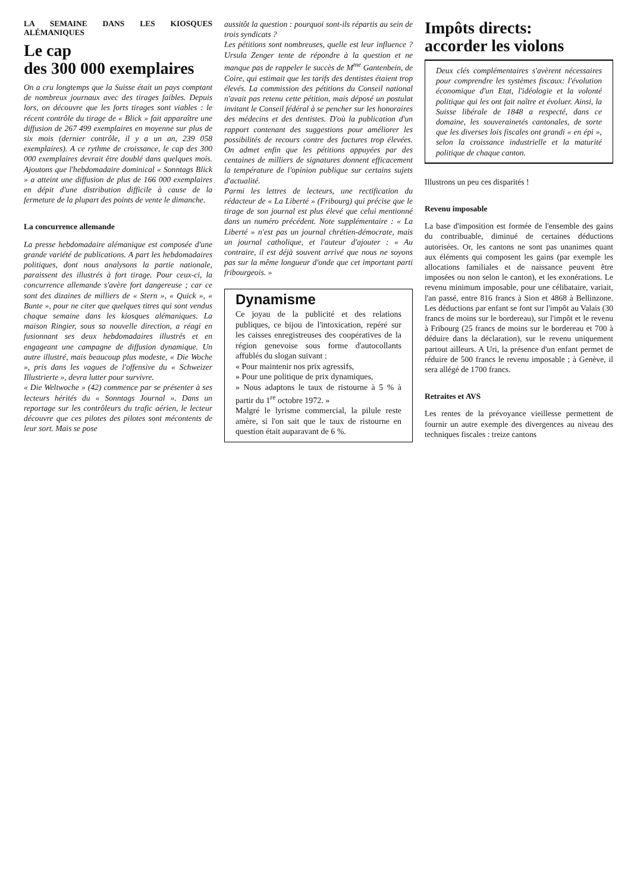LA SEMAINE DANS LES KIOSQUES ALÉMANIQUES
Le cap
des 300 000 exemplaires
On a cru longtemps que la Suisse était un pays comptant de nombreux journaux avec des tirages faibles. Depuis lors, on découvre que les forts tirages sont viables : le récent contrôle du tirage de « Blick » fait apparaître une diffusion de 267 499 exemplaires en moyenne sur plus de six mois (dernier contrôle, il y a un an, 239 058 exemplaires). A ce rythme de croissance, le cap des 300 000 exemplaires devrait être doublé dans quelques mois. Ajoutons que l'hebdomadaire dominical « Sonntags Blick » a atteint une diffusion de plus de 166 000 exemplaires en dépit d'une distribution difficile à cause de la fermeture de la plupart des points de vente le dimanche.
La concurrence allemande
La presse hebdomadaire alémanique est composée d'une grande variété de publications. A part les hebdomadaires politiques, dont nous analysons la partie nationale, paraissent des illustrés à fort tirage. Pour ceux-ci, la concurrence allemande s'avère fort dangereuse ; car ce sont des dizaines de milliers de « Stern », « Quick », « Bunte », pour ne citer que quelques titres qui sont vendus chaque semaine dans les kiosques alémaniques. La maison Ringier, sous sa nouvelle direction, a réagi en fusionnant ses deux hebdomadaires illustrés et en engageant une campagne de diffusion dynamique. Un autre illustré, mais beaucoup plus modeste, « Die Woche », pris dans les vagues de l'offensive du « Schweizer Illustrierte », devra lutter pour survivre.
« Die Weltwoche » (42) commence par se présenter à ses lecteurs hérités du « Sonntags Journal ». Dans un reportage sur les contrôleurs du trafic aérien, le lecteur découvre que ces pilotes des pilotes sont mécontents de leur sort. Mais se pose
aussitôt la question : pourquoi sont-ils répartis au sein de trois syndicats ?
Les pétitions sont nombreuses, quelle est leur influence ? Ursula Zenger tente de répondre à la question et ne manque pas de rappeler le succès de M<sup>me</sup> Gantenbein, de Coire, qui estimait que les tarifs des dentistes étaient trop élevés. La commission des pétitions du Conseil national n'avait pas retenu cette pétition, mais déposé un postulat invitant le Conseil fédéral à se pencher sur les honoraires des médecins et des dentistes. D'où la publication d'un rapport contenant des suggestions pour améliorer les possibilités de recours contre des factures trop élevées. On admet enfin que les pétitions appuyées par des centaines de milliers de signatures donnent efficacement la température de l'opinion publique sur certains sujets d'actualité.
Parmi les lettres de lecteurs, une rectification du rédacteur de « La Liberté » (Fribourg) qui précise que le tirage de son journal est plus élevé que celui mentionné dans un numéro précédent. Note supplémentaire : « La Liberté » n'est pas un journal chrétien-démocrate, mais un journal catholique, et l'auteur d'ajouter : « Au contraire, il est déjà souvent arrivé que nous ne soyons pas sur la même longueur d'onde que cet important parti fribourgeois. »
Dynamisme
Ce joyau de la publicité et des relations publiques, ce bijou de l'intoxication, repéré sur les caisses enregistreuses des coopératives de la région genevoise sous forme d'autocollants affublés du slogan suivant :
« Pour maintenir nos prix agressifs,
» Pour une politique de prix dynamiques,
» Nous adaptons le taux de ristourne à 5 % à partir du 1<sup>re</sup> octobre 1972. »
Malgré le lyrisme commercial, la pilule reste amère, si l'on sait que le taux de ristourne en question était auparavant de 6 %.
Impôts directs:
accorder les violons
Deux clés complémentaires s'avèrent nécessaires pour comprendre les systèmes fiscaux: l'évolution économique d'un Etat, l'idéologie et la volonté politique qui les ont fait naître et évoluer. Ainsi, la Suisse libérale de 1848 a respecté, dans ce domaine, les souverainetés cantonales, de sorte que les diverses lois fiscales ont grandi « en épi », selon la croissance industrielle et la maturité politique de chaque canton.
Illustrons un peu ces disparités !
Revenu imposable
La base d'imposition est formée de l'ensemble des gains du contribuable, diminué de certaines déductions autorisées. Or, les cantons ne sont pas unanimes quant aux éléments qui composent les gains (par exemple les allocations familiales et de naissance peuvent être imposées ou non selon le canton), et les exonérations. Le revenu minimum imposable, pour une célibataire, variait, l'an passé, entre 816 francs à Sion et 4868 à Bellinzone. Les déductions par enfant se font sur l'impôt au Valais (30 francs de moins sur le bordereau), sur l'impôt et le revenu à Fribourg (25 francs de moins sur le bordereau et 700 à déduire dans la déclaration), sur le revenu uniquement partout ailleurs. A Uri, la présence d'un enfant permet de réduire de 500 francs le revenu imposable ; à Genève, il sera allégé de 1700 francs.
Retraites et AVS
Les rentes de la prévoyance vieillesse permettent de fournir un autre exemple des divergences au niveau des techniques fiscales : treize cantons